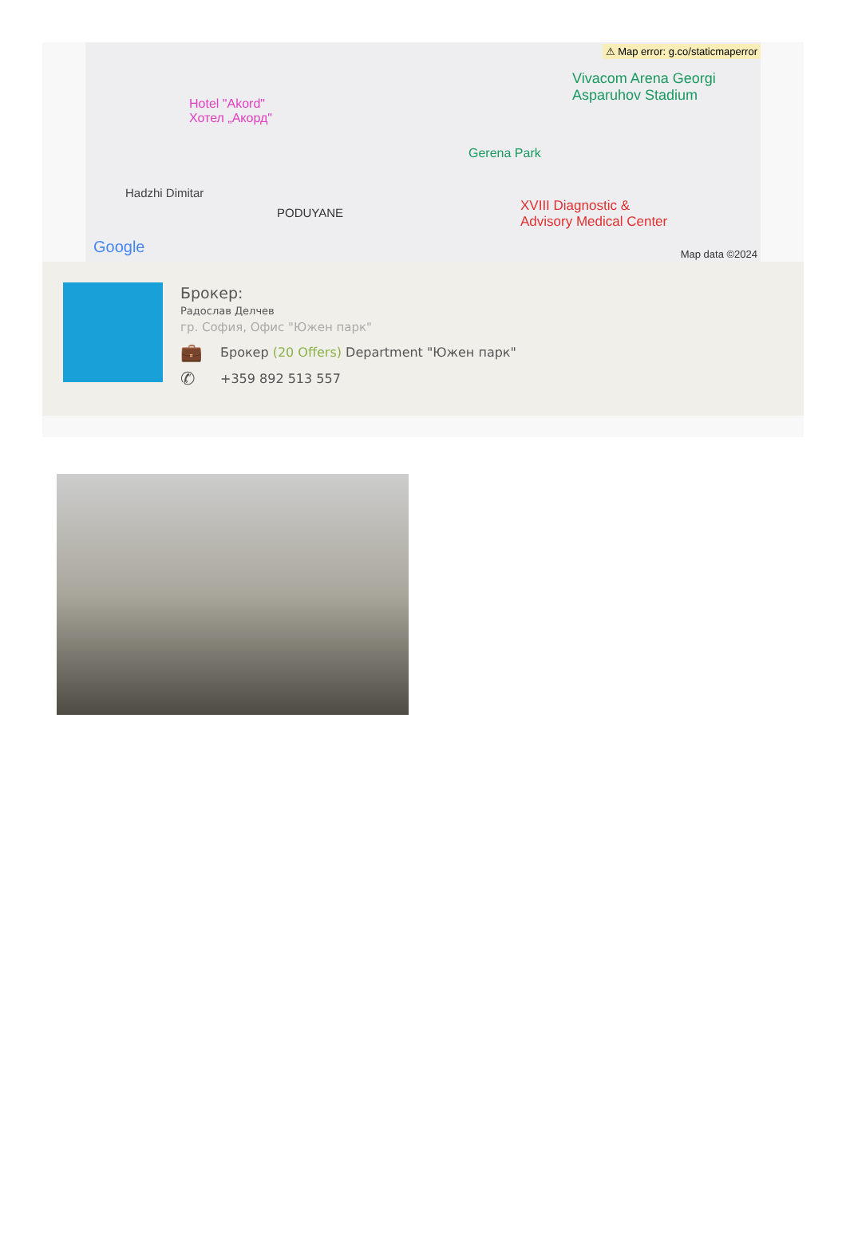⚠ Map error: g.co/staticmaperror
Hotel "Akord"
Хотел „Акорд"
Vivacom Arena Georgi
Asparuhov Stadium
Gerena Park
Hadzhi Dimitar
PODUYANE XVIII Diagnostic &
Advisory Medical Center
Google Map data ©2024
Брокер:
Радослав Делчев
гр. София, Офис "Южен парк"
💼 Брокер (20 Offers) Department "Южен парк"
✆ +359 892 513 557